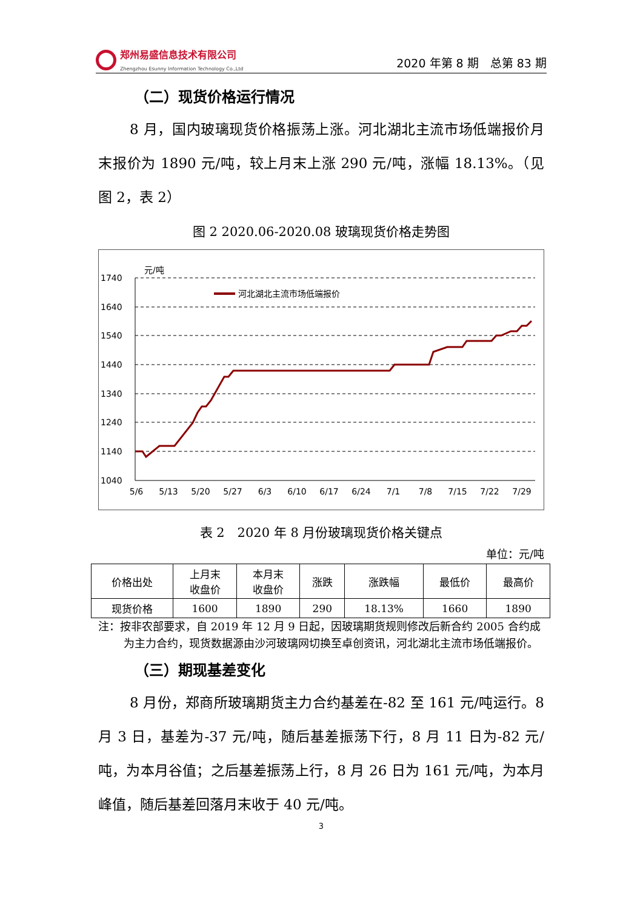郑州易盛信息技术有限公司
Zhengzhou Esunny Information Technology Co.,Ltd
2020 年第 8 期　总第 83 期
（二）现货价格运行情况
8 月，国内玻璃现货价格振荡上涨。河北湖北主流市场低端报价月末报价为 1890 元/吨，较上月末上涨 290 元/吨，涨幅 18.13%。（见图 2，表 2）
图 2 2020.06-2020.08 玻璃现货价格走势图
元/吨
1740
1640
1540
1440
1340
1240
1140
1040
河北湖北主流市场低端报价
5/6
5/13
5/20
5/27
6/3
6/10
6/17
6/24
7/1
7/8
7/15
7/22
7/29
表 2　2020 年 8 月份玻璃现货价格关键点
单位：元/吨
| 价格出处 | 上月末 收盘价 | 本月末 收盘价 | 涨跌 | 涨跌幅 | 最低价 | 最高价 |
| --- | --- | --- | --- | --- | --- | --- |
| 现货价格 | 1600 | 1890 | 290 | 18.13% | 1660 | 1890 |
注：按非农部要求，自 2019 年 12 月 9 日起，因玻璃期货规则修改后新合约 2005 合约成为主力合约，现货数据源由沙河玻璃网切换至卓创资讯，河北湖北主流市场低端报价。
（三）期现基差变化
8 月份，郑商所玻璃期货主力合约基差在-82 至 161 元/吨运行。8 月 3 日，基差为-37 元/吨，随后基差振荡下行，8 月 11 日为-82 元/吨，为本月谷值；之后基差振荡上行，8 月 26 日为 161 元/吨，为本月峰值，随后基差回落月末收于 40 元/吨。
3